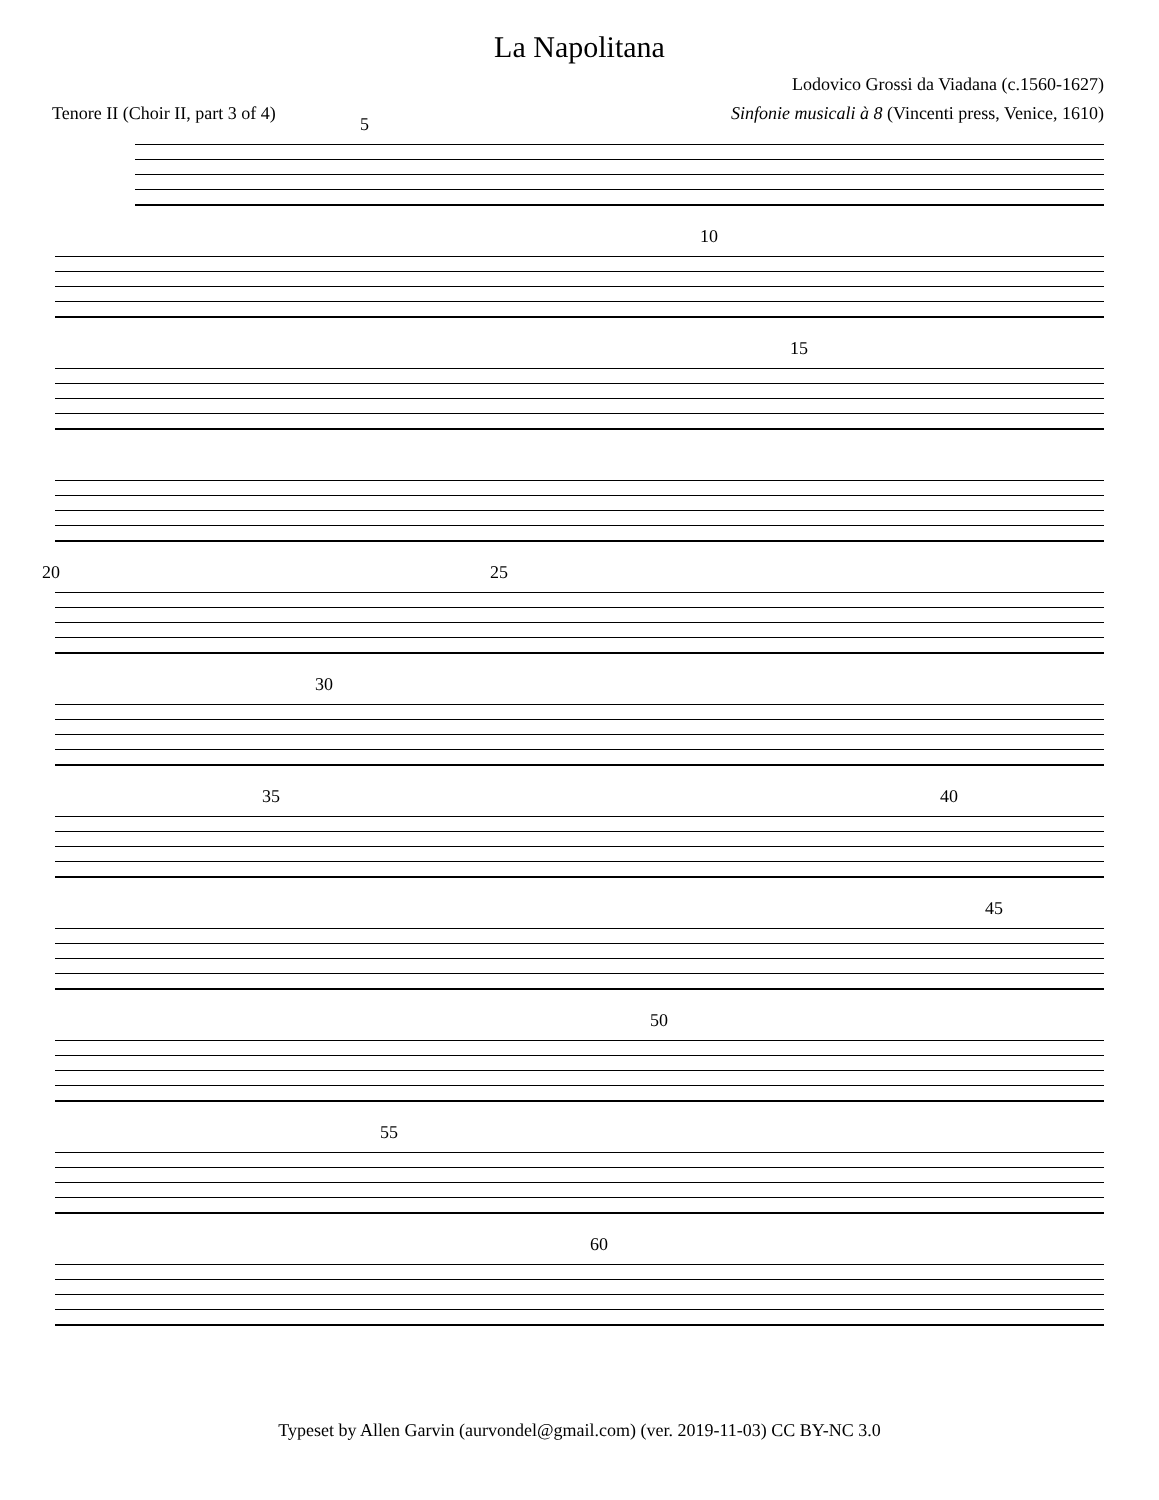La Napolitana
Lodovico Grossi da Viadana (c.1560-1627)
Tenore II (Choir II, part 3 of 4) Sinfonie musicali à 8 (Vincenti press, Venice, 1610)
5
10
15
20 25
30
35 40
45
50
55
60
Typeset by Allen Garvin (aurvondel@gmail.com) (ver. 2019-11-03) CC BY-NC 3.0